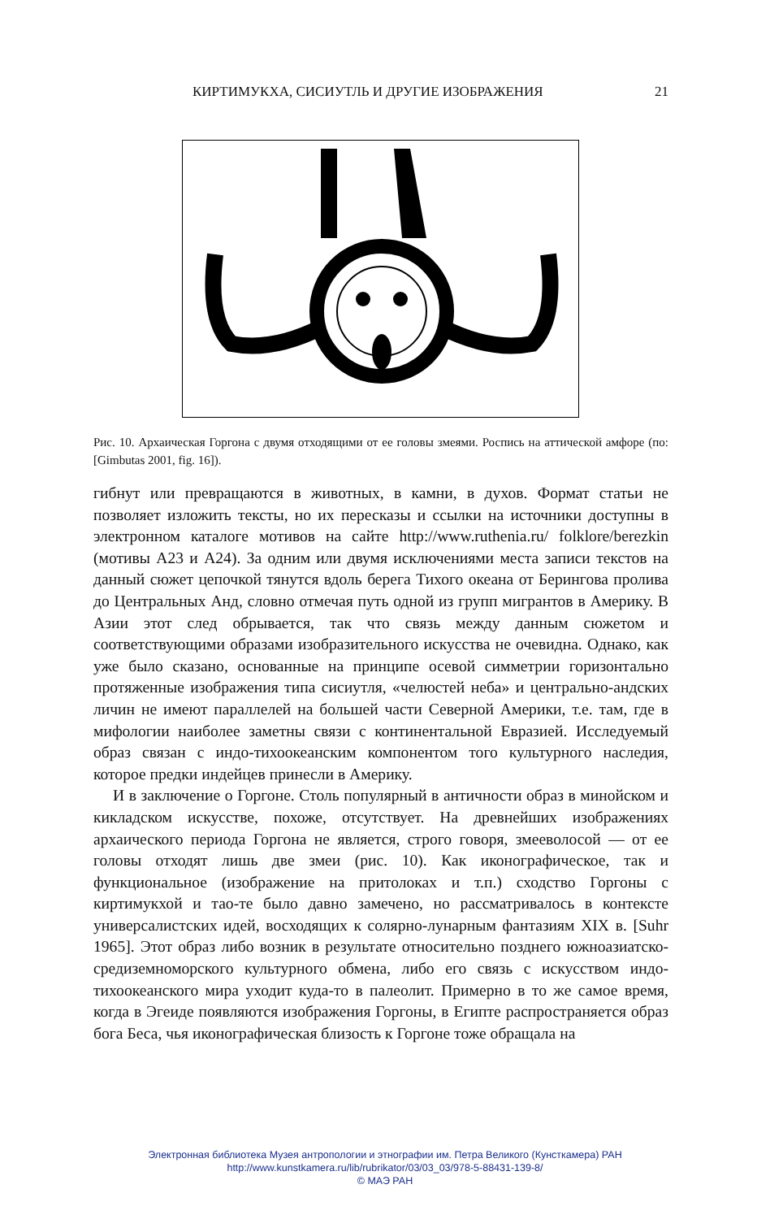КИРТИМУКХА, СИСИУТЛЬ И ДРУГИЕ ИЗОБРАЖЕНИЯ 21
Рис. 10. Архаическая Горгона с двумя отходящими от ее головы змеями. Роспись на аттической амфоре (по: [Gimbutas 2001, fig. 16]).
гибнут или превращаются в животных, в камни, в духов. Формат статьи не позволяет изложить тексты, но их пересказы и ссылки на источники доступны в электронном каталоге мотивов на сайте http://www.ruthenia.ru/ folklore/berezkin (мотивы A23 и A24). За одним или двумя исключениями места записи текстов на данный сюжет цепочкой тянутся вдоль берега Тихого океана от Берингова пролива до Центральных Анд, словно отмечая путь одной из групп мигрантов в Америку. В Азии этот след обрывается, так что связь между данным сюжетом и соответствующими образами изобразительного искусства не очевидна. Однако, как уже было сказано, основанные на принципе осевой симметрии горизонтально протяженные изображения типа сисиутля, «челюстей неба» и центрально-андских личин не имеют параллелей на большей части Северной Америки, т.е. там, где в мифологии наиболее заметны связи с континентальной Евразией. Исследуемый образ связан с индо-тихоокеанским компонентом того культурного наследия, которое предки индейцев принесли в Америку.
И в заключение о Горгоне. Столь популярный в античности образ в минойском и кикладском искусстве, похоже, отсутствует. На древнейших изображениях архаического периода Горгона не является, строго говоря, змееволосой — от ее головы отходят лишь две змеи (рис. 10). Как иконографическое, так и функциональное (изображение на притолоках и т.п.) сходство Горгоны с киртимукхой и тао-те было давно замечено, но рассматривалось в контексте универсалистских идей, восходящих к солярно-лунарным фантазиям XIX в. [Suhr 1965]. Этот образ либо возник в результате относительно позднего южноазиатско-средиземноморского культурного обмена, либо его связь с искусством индо-тихоокеанского мира уходит куда-то в палеолит. Примерно в то же самое время, когда в Эгеиде появляются изображения Горгоны, в Египте распространяется образ бога Беса, чья иконографическая близость к Горгоне тоже обращала на
Электронная библиотека Музея антропологии и этнографии им. Петра Великого (Кунсткамера) РАН
http://www.kunstkamera.ru/lib/rubrikator/03/03_03/978-5-88431-139-8/
© МАЭ РАН